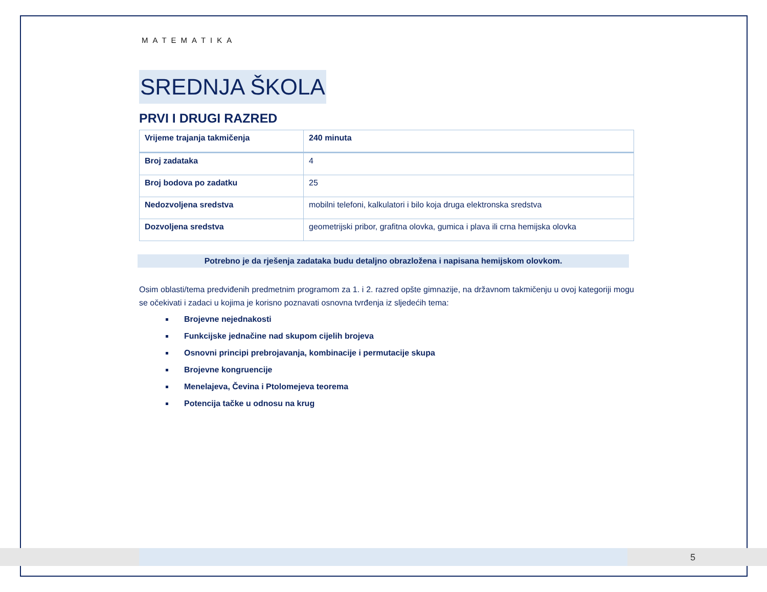MATEMATIKA
SREDNJA ŠKOLA
PRVI I DRUGI RAZRED
| Vrijeme trajanja takmičenja | 240 minuta |
| Broj zadataka | 4 |
| Broj bodova po zadatku | 25 |
| Nedozvoljena sredstva | mobilni telefoni, kalkulatori i bilo koja druga elektronska sredstva |
| Dozvoljena sredstva | geometrijski pribor, grafitna olovka, gumica i plava ili crna hemijska olovka |
Potrebno je da rješenja zadataka budu detaljno obrazložena i napisana hemijskom olovkom.
Osim oblasti/tema predviđenih predmetnim programom za 1. i 2. razred opšte gimnazije, na državnom takmičenju u ovoj kategoriji mogu se očekivati i zadaci u kojima je korisno poznavati osnovna tvrđenja iz sljedećih tema:
Brojevne nejednakosti
Funkcijske jednačine nad skupom cijelih brojeva
Osnovni principi prebrojavanja, kombinacije i permutacije skupa
Brojevne kongruencije
Menelajeva, Čevina i Ptolomejeva teorema
Potencija tačke u odnosu na krug
5